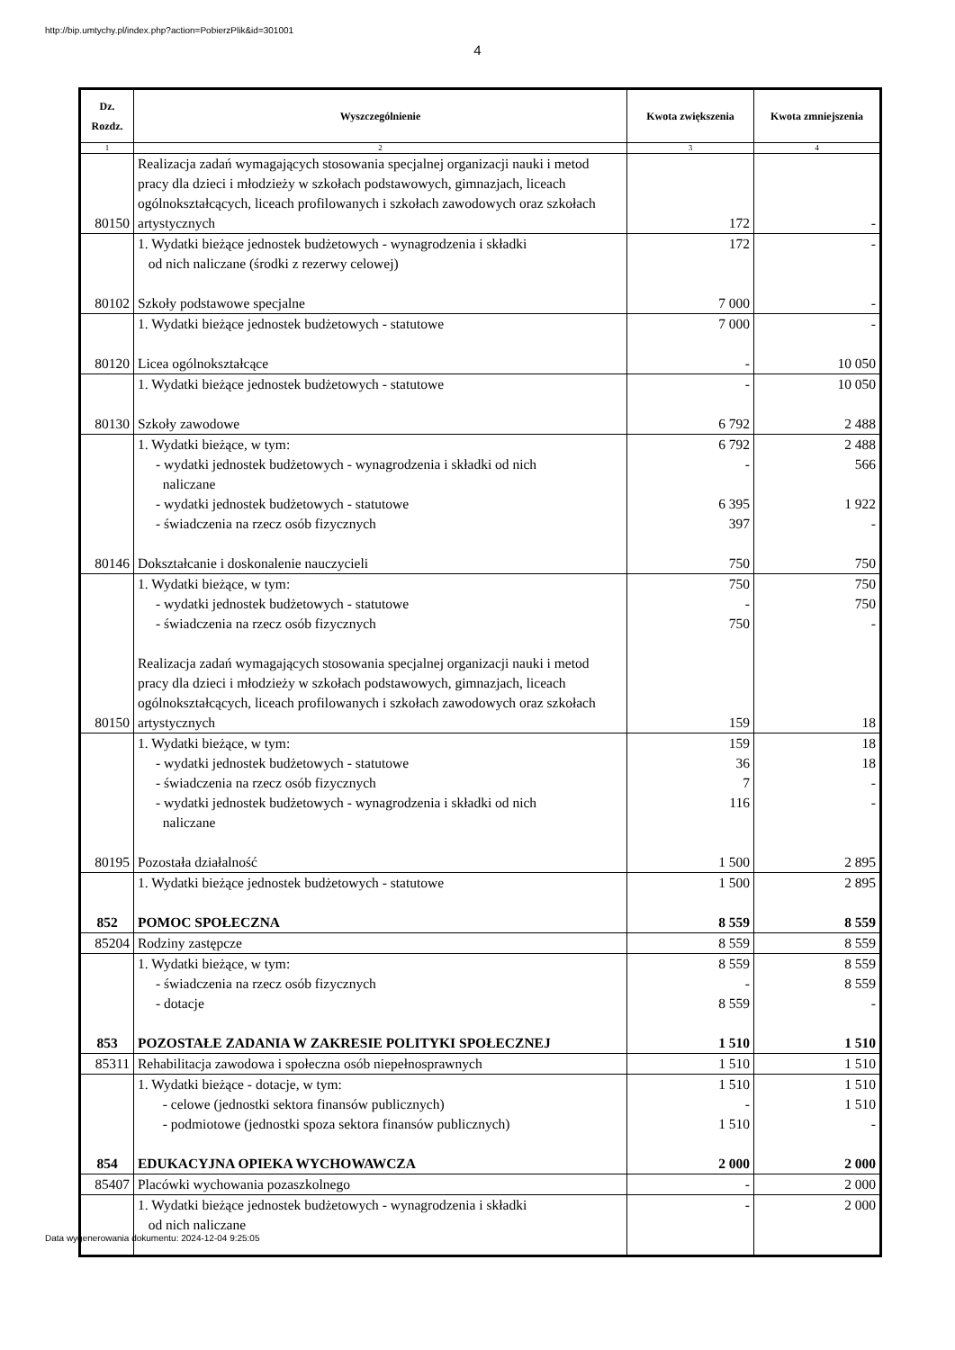http://bip.umtychy.pl/index.php?action=PobierzPlik&id=301001
4
| Dz. Rozdz. | Wyszczególnienie | Kwota zwiększenia | Kwota zmniejszenia |
| --- | --- | --- | --- |
| 1 | 2 | 3 | 4 |
| 80150 | Realizacja zadań wymagających stosowania specjalnej organizacji nauki i metod pracy dla dzieci i młodzieży w szkołach podstawowych, gimnazjach, liceach ogólnokształcących, liceach profilowanych i szkołach zawodowych oraz szkołach artystycznych | 172 | - |
| | 1. Wydatki bieżące jednostek budżetowych - wynagrodzenia i składki od nich naliczane (środki z rezerwy celowej) | 172 | - |
| 80102 | Szkoły podstawowe specjalne | 7 000 | - |
| | 1. Wydatki bieżące jednostek budżetowych - statutowe | 7 000 | - |
| 80120 | Licea ogólnokształcące | - | 10 050 |
| | 1. Wydatki bieżące jednostek budżetowych - statutowe | - | 10 050 |
| 80130 | Szkoły zawodowe | 6 792 | 2 488 |
| | 1. Wydatki bieżące, w tym: - wydatki jednostek budżetowych - wynagrodzenia i składki od nich naliczane - wydatki jednostek budżetowych - statutowe - świadczenia na rzecz osób fizycznych | 6 792 - 6 395 397 | 2 488 566 1 922 - |
| 80146 | Dokształcanie i doskonalenie nauczycieli | 750 | 750 |
| | 1. Wydatki bieżące, w tym: - wydatki jednostek budżetowych - statutowe - świadczenia na rzecz osób fizycznych | 750 - 750 | 750 750 - |
| 80150 | Realizacja zadań wymagających stosowania specjalnej organizacji nauki i metod pracy dla dzieci i młodzieży w szkołach podstawowych, gimnazjach, liceach ogólnokształcących, liceach profilowanych i szkołach zawodowych oraz szkołach artystycznych | 159 | 18 |
| | 1. Wydatki bieżące, w tym: - wydatki jednostek budżetowych - statutowe - świadczenia na rzecz osób fizycznych - wydatki jednostek budżetowych - wynagrodzenia i składki od nich naliczane | 159 36 7 116 | 18 18 - - |
| 80195 | Pozostała działalność | 1 500 | 2 895 |
| | 1. Wydatki bieżące jednostek budżetowych - statutowe | 1 500 | 2 895 |
| 852 | POMOC SPOŁECZNA | 8 559 | 8 559 |
| 85204 | Rodziny zastępcze | 8 559 | 8 559 |
| | 1. Wydatki bieżące, w tym: - świadczenia na rzecz osób fizycznych - dotacje | 8 559 - 8 559 | 8 559 8 559 - |
| 853 | POZOSTAŁE ZADANIA W ZAKRESIE POLITYKI SPOŁECZNEJ | 1 510 | 1 510 |
| 85311 | Rehabilitacja zawodowa i społeczna osób niepełnosprawnych | 1 510 | 1 510 |
| | 1. Wydatki bieżące - dotacje, w tym: - celowe (jednostki sektora finansów publicznych) - podmiotowe (jednostki spoza sektora finansów publicznych) | 1 510 - 1 510 | 1 510 1 510 - |
| 854 | EDUKACYJNA OPIEKA WYCHOWAWCZA | 2 000 | 2 000 |
| 85407 | Placówki wychowania pozaszkolnego | - | 2 000 |
| | 1. Wydatki bieżące jednostek budżetowych - wynagrodzenia i składki od nich naliczane | - | 2 000 |
Data wygenerowania dokumentu: 2024-12-04 9:25:05